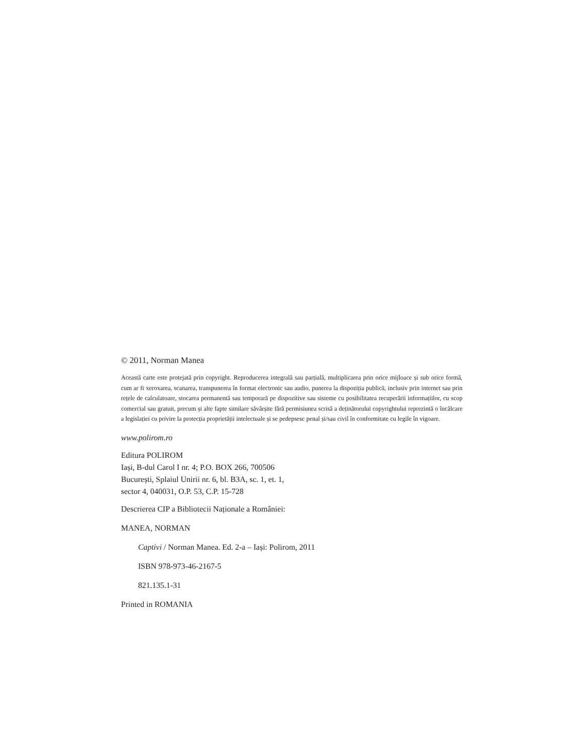© 2011, Norman Manea
Această carte este protejată prin copyright. Reproducerea integrală sau parțială, multiplicarea prin orice mijloace și sub orice formă, cum ar fi xeroxarea, scanarea, transpunerea în format electronic sau audio, punerea la dispoziția publică, inclusiv prin internet sau prin rețele de calculatoare, stocarea permanentă sau temporară pe dispozitive sau sisteme cu posibilitatea recuperării informațiilor, cu scop comercial sau gratuit, precum și alte fapte similare săvârșite fără permisiunea scrisă a deținătorului copyrightului reprezintă o încălcare a legislației cu privire la protecția proprietății intelectuale și se pedepsesc penal și/sau civil în conformitate cu legile în vigoare.
www.polirom.ro
Editura POLIROM
Iași, B-dul Carol I nr. 4; P.O. BOX 266, 700506
București, Splaiul Unirii nr. 6, bl. B3A, sc. 1, et. 1,
sector 4, 040031, O.P. 53, C.P. 15-728
Descrierea CIP a Bibliotecii Naționale a României:
MANEA, NORMAN
Captivi / Norman Manea. Ed. 2-a – Iași: Polirom, 2011
ISBN 978-973-46-2167-5
821.135.1-31
Printed in ROMANIA